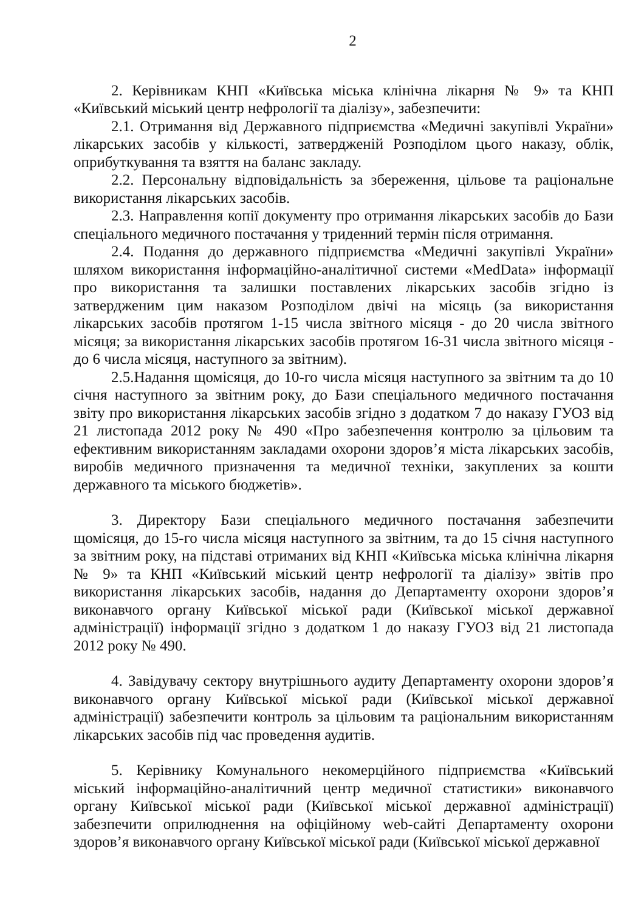2
2. Керівникам КНП «Київська міська клінічна лікарня № 9» та КНП «Київський міський центр нефрології та діалізу», забезпечити:
2.1. Отримання від Державного підприємства «Медичні закупівлі України» лікарських засобів у кількості, затвердженій Розподілом цього наказу, облік, оприбуткування та взяття на баланс закладу.
2.2. Персональну відповідальність за збереження, цільове та раціональне використання лікарських засобів.
2.3. Направлення копії документу про отримання лікарських засобів до Бази спеціального медичного постачання у триденний термін після отримання.
2.4. Подання до державного підприємства «Медичні закупівлі України» шляхом використання інформаційно-аналітичної системи «MedData» інформації про використання та залишки поставлених лікарських засобів згідно із затвердженим цим наказом Розподілом двічі на місяць (за використання лікарських засобів протягом 1-15 числа звітного місяця - до 20 числа звітного місяця; за використання лікарських засобів протягом 16-31 числа звітного місяця - до 6 числа місяця, наступного за звітним).
2.5.Надання щомісяця, до 10-го числа місяця наступного за звітним та до 10 січня наступного за звітним року, до Бази спеціального медичного постачання звіту про використання лікарських засобів згідно з додатком 7 до наказу ГУОЗ від 21 листопада 2012 року № 490 «Про забезпечення контролю за цільовим та ефективним використанням закладами охорони здоров’я міста лікарських засобів, виробів медичного призначення та медичної техніки, закуплених за кошти державного та міського бюджетів».
3. Директору Бази спеціального медичного постачання забезпечити щомісяця, до 15-го числа місяця наступного за звітним, та до 15 січня наступного за звітним року, на підставі отриманих від КНП «Київська міська клінічна лікарня № 9» та КНП «Київський міський центр нефрології та діалізу» звітів про використання лікарських засобів, надання до Департаменту охорони здоров’я виконавчого органу Київської міської ради (Київської міської державної адміністрації) інформації згідно з додатком 1 до наказу ГУОЗ від 21 листопада 2012 року № 490.
4. Завідувачу сектору внутрішнього аудиту Департаменту охорони здоров’я виконавчого органу Київської міської ради (Київської міської державної адміністрації) забезпечити контроль за цільовим та раціональним використанням лікарських засобів під час проведення аудитів.
5. Керівнику Комунального некомерційного підприємства «Київський міський інформаційно-аналітичний центр медичної статистики» виконавчого органу Київської міської ради (Київської міської державної адміністрації) забезпечити оприлюднення на офіційному web-сайті Департаменту охорони здоров’я виконавчого органу Київської міської ради (Київської міської державної